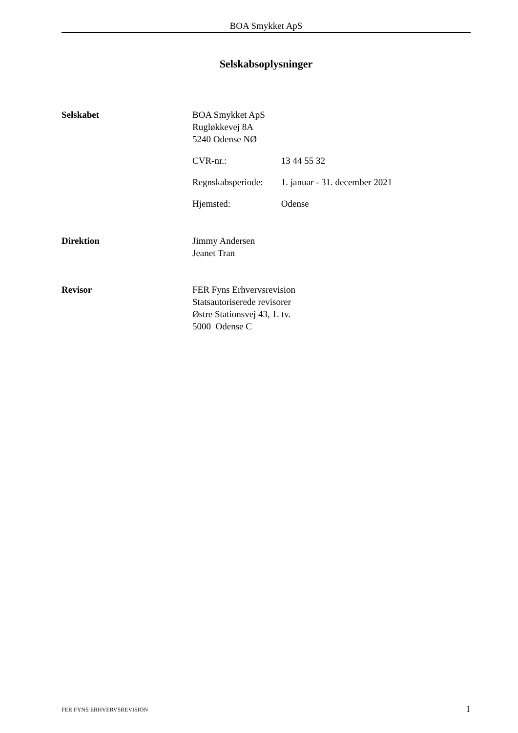BOA Smykket ApS
Selskabsoplysninger
Selskabet BOA Smykket ApS
Rugløkkevej 8A
5240 Odense NØ
CVR-nr.: 13 44 55 32
Regnskabsperiode: 1. januar - 31. december 2021
Hjemsted: Odense
Direktion Jimmy Andersen
Jeanet Tran
Revisor FER Fyns Erhvervsrevision
Statsautoriserede revisorer
Østre Stationsvej 43, 1. tv.
5000 Odense C
FER FYNS ERHVERVSREVISION 1